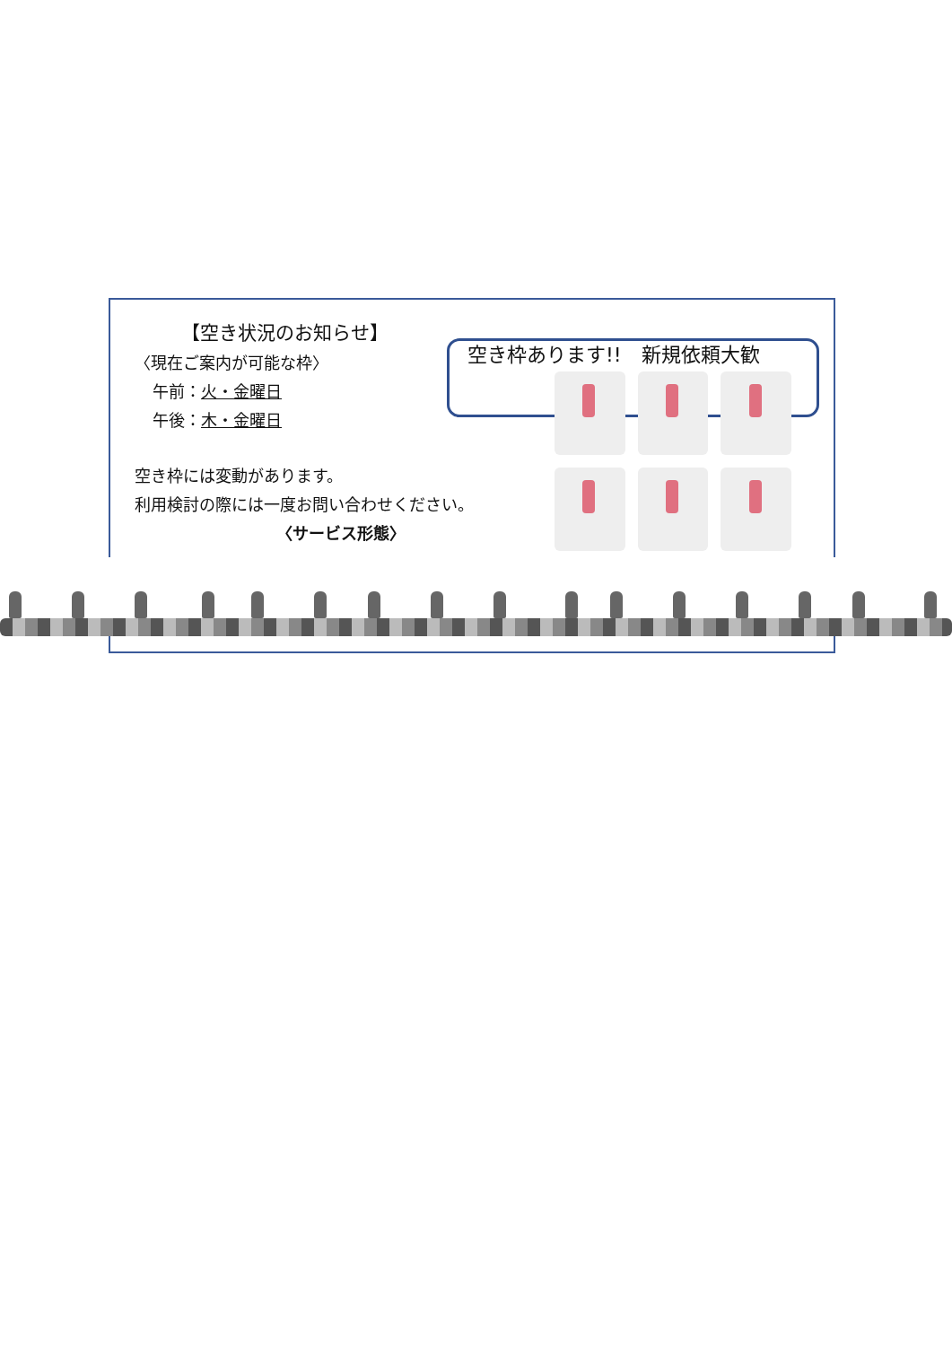【空き状況のお知らせ】
〈現在ご案内が可能な枠〉
午前：火・金曜日
午後：木・金曜日
空き枠には変動があります。
利用検討の際には一度お問い合わせください。
〈サービス形態〉
空き枠あります!!　新規依頼大歓